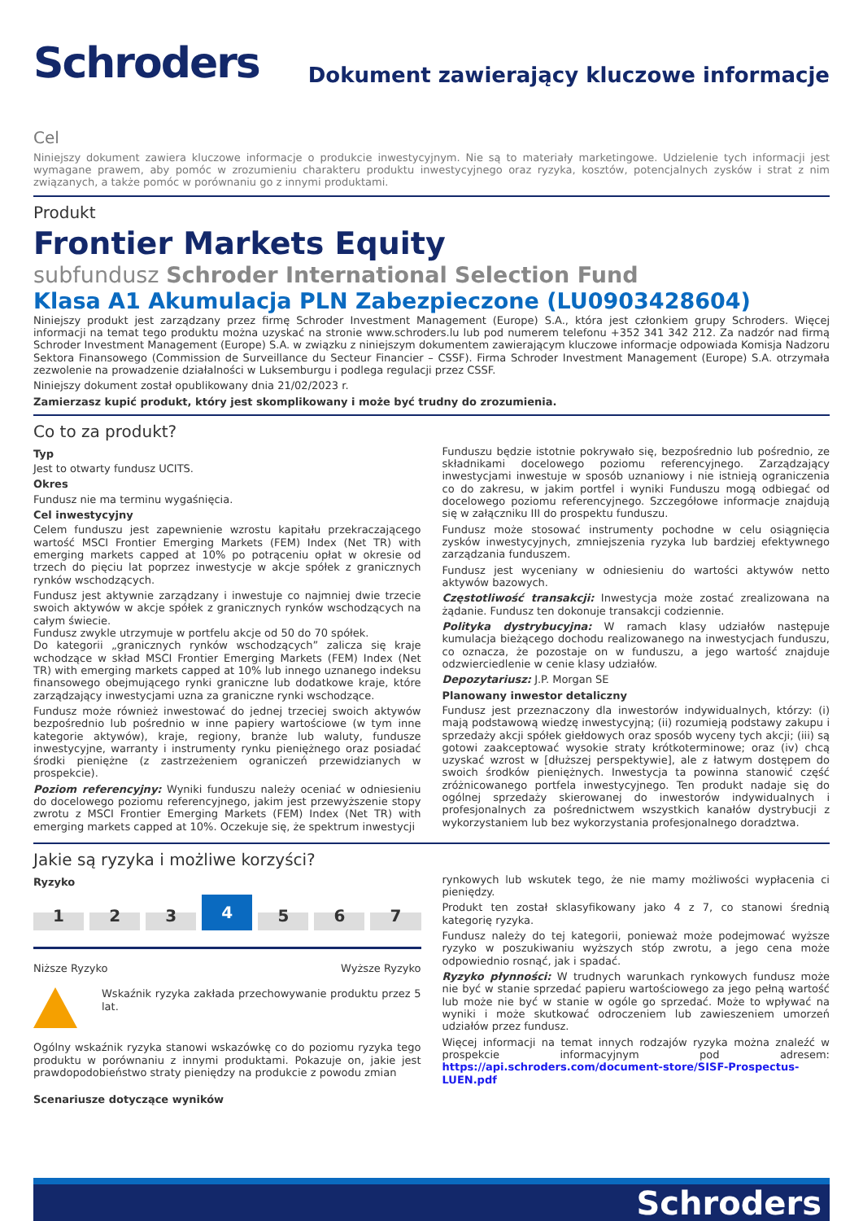Schroders
Dokument zawierający kluczowe informacje
Cel
Niniejszy dokument zawiera kluczowe informacje o produkcie inwestycyjnym. Nie są to materiały marketingowe. Udzielenie tych informacji jest wymagane prawem, aby pomóc w zrozumieniu charakteru produktu inwestycyjnego oraz ryzyka, kosztów, potencjalnych zysków i strat z nim związanych, a także pomóc w porównaniu go z innymi produktami.
Produkt
Frontier Markets Equity
subfundusz Schroder International Selection Fund
Klasa A1 Akumulacja PLN Zabezpieczone (LU0903428604)
Niniejszy produkt jest zarządzany przez firmę Schroder Investment Management (Europe) S.A., która jest członkiem grupy Schroders. Więcej informacji na temat tego produktu można uzyskać na stronie www.schroders.lu lub pod numerem telefonu +352 341 342 212. Za nadzór nad firmą Schroder Investment Management (Europe) S.A. w związku z niniejszym dokumentem zawierającym kluczowe informacje odpowiada Komisja Nadzoru Sektora Finansowego (Commission de Surveillance du Secteur Financier – CSSF). Firma Schroder Investment Management (Europe) S.A. otrzymała zezwolenie na prowadzenie działalności w Luksemburgu i podlega regulacji przez CSSF.
Niniejszy dokument został opublikowany dnia 21/02/2023 r.
Zamierzasz kupić produkt, który jest skomplikowany i może być trudny do zrozumienia.
Co to za produkt?
Typ
Jest to otwarty fundusz UCITS.
Okres
Fundusz nie ma terminu wygaśnięcia.
Cel inwestycyjny
Celem funduszu jest zapewnienie wzrostu kapitału przekraczającego wartość MSCI Frontier Emerging Markets (FEM) Index (Net TR) with emerging markets capped at 10% po potrąceniu opłat w okresie od trzech do pięciu lat poprzez inwestycje w akcje spółek z granicznych rynków wschodzących.
Fundusz jest aktywnie zarządzany i inwestuje co najmniej dwie trzecie swoich aktywów w akcje spółek z granicznych rynków wschodzących na całym świecie.
Fundusz zwykle utrzymuje w portfelu akcje od 50 do 70 spółek.
Do kategorii „granicznych rynków wschodzących” zalicza się kraje wchodzące w skład MSCI Frontier Emerging Markets (FEM) Index (Net TR) with emerging markets capped at 10% lub innego uznanego indeksu finansowego obejmującego rynki graniczne lub dodatkowe kraje, które zarządzający inwestycjami uzna za graniczne rynki wschodzące.
Fundusz może również inwestować do jednej trzeciej swoich aktywów bezpośrednio lub pośrednio w inne papiery wartościowe (w tym inne kategorie aktywów), kraje, regiony, branże lub waluty, fundusze inwestycyjne, warranty i instrumenty rynku pieniężnego oraz posiadać środki pieniężne (z zastrzeżeniem ograniczeń przewidzianych w prospekcie).
Poziom referencyjny: Wyniki funduszu należy oceniać w odniesieniu do docelowego poziomu referencyjnego, jakim jest przewyższenie stopy zwrotu z MSCI Frontier Emerging Markets (FEM) Index (Net TR) with emerging markets capped at 10%. Oczekuje się, że spektrum inwestycji
Funduszu będzie istotnie pokrywało się, bezpośrednio lub pośrednio, ze składnikami docelowego poziomu referencyjnego. Zarządzający inwestycjami inwestuje w sposób uznaniowy i nie istnieją ograniczenia co do zakresu, w jakim portfel i wyniki Funduszu mogą odbiegać od docelowego poziomu referencyjnego. Szczegółowe informacje znajdują się w załączniku III do prospektu funduszu.
Fundusz może stosować instrumenty pochodne w celu osiągnięcia zysków inwestycyjnych, zmniejszenia ryzyka lub bardziej efektywnego zarządzania funduszem.
Fundusz jest wyceniany w odniesieniu do wartości aktywów netto aktywów bazowych.
Częstotliwość transakcji: Inwestycja może zostać zrealizowana na żądanie. Fundusz ten dokonuje transakcji codziennie.
Polityka dystrybucyjna: W ramach klasy udziałów następuje kumulacja bieżącego dochodu realizowanego na inwestycjach funduszu, co oznacza, że pozostaje on w funduszu, a jego wartość znajduje odzwierciedlenie w cenie klasy udziałów.
Depozytariusz: J.P. Morgan SE
Planowany inwestor detaliczny
Fundusz jest przeznaczony dla inwestorów indywidualnych, którzy: (i) mają podstawową wiedzę inwestycyjną; (ii) rozumieją podstawy zakupu i sprzedaży akcji spółek giełdowych oraz sposób wyceny tych akcji; (iii) są gotowi zaakceptować wysokie straty krótkoterminowe; oraz (iv) chcą uzyskać wzrost w [dłuższej perspektywie], ale z łatwym dostępem do swoich środków pieniężnych. Inwestycja ta powinna stanowić część zróżnicowanego portfela inwestycyjnego. Ten produkt nadaje się do ogólnej sprzedaży skierowanej do inwestorów indywidualnych i profesjonalnych za pośrednictwem wszystkich kanałów dystrybucji z wykorzystaniem lub bez wykorzystania profesjonalnego doradztwa.
Jakie są ryzyka i możliwe korzyści?
Ryzyko
1 2 3 4 5 6 7
Niższe Ryzyko Wyższe Ryzyko
Wskaźnik ryzyka zakłada przechowywanie produktu przez 5 lat.
Ogólny wskaźnik ryzyka stanowi wskazówkę co do poziomu ryzyka tego produktu w porównaniu z innymi produktami. Pokazuje on, jakie jest prawdopodobieństwo straty pieniędzy na produkcie z powodu zmian
Scenariusze dotyczące wyników
rynkowych lub wskutek tego, że nie mamy możliwości wypłacenia ci pieniędzy.
Produkt ten został sklasyfikowany jako 4 z 7, co stanowi średnią kategorię ryzyka.
Fundusz należy do tej kategorii, ponieważ może podejmować wyższe ryzyko w poszukiwaniu wyższych stóp zwrotu, a jego cena może odpowiednio rosnąć, jak i spadać.
Ryzyko płynności: W trudnych warunkach rynkowych fundusz może nie być w stanie sprzedać papieru wartościowego za jego pełną wartość lub może nie być w stanie w ogóle go sprzedać. Może to wpływać na wyniki i może skutkować odroczeniem lub zawieszeniem umorzeń udziałów przez fundusz.
Więcej informacji na temat innych rodzajów ryzyka można znaleźć w prospekcie informacyjnym pod adresem: https://api.schroders.com/document-store/SISF-Prospectus-LUEN.pdf
Schroders